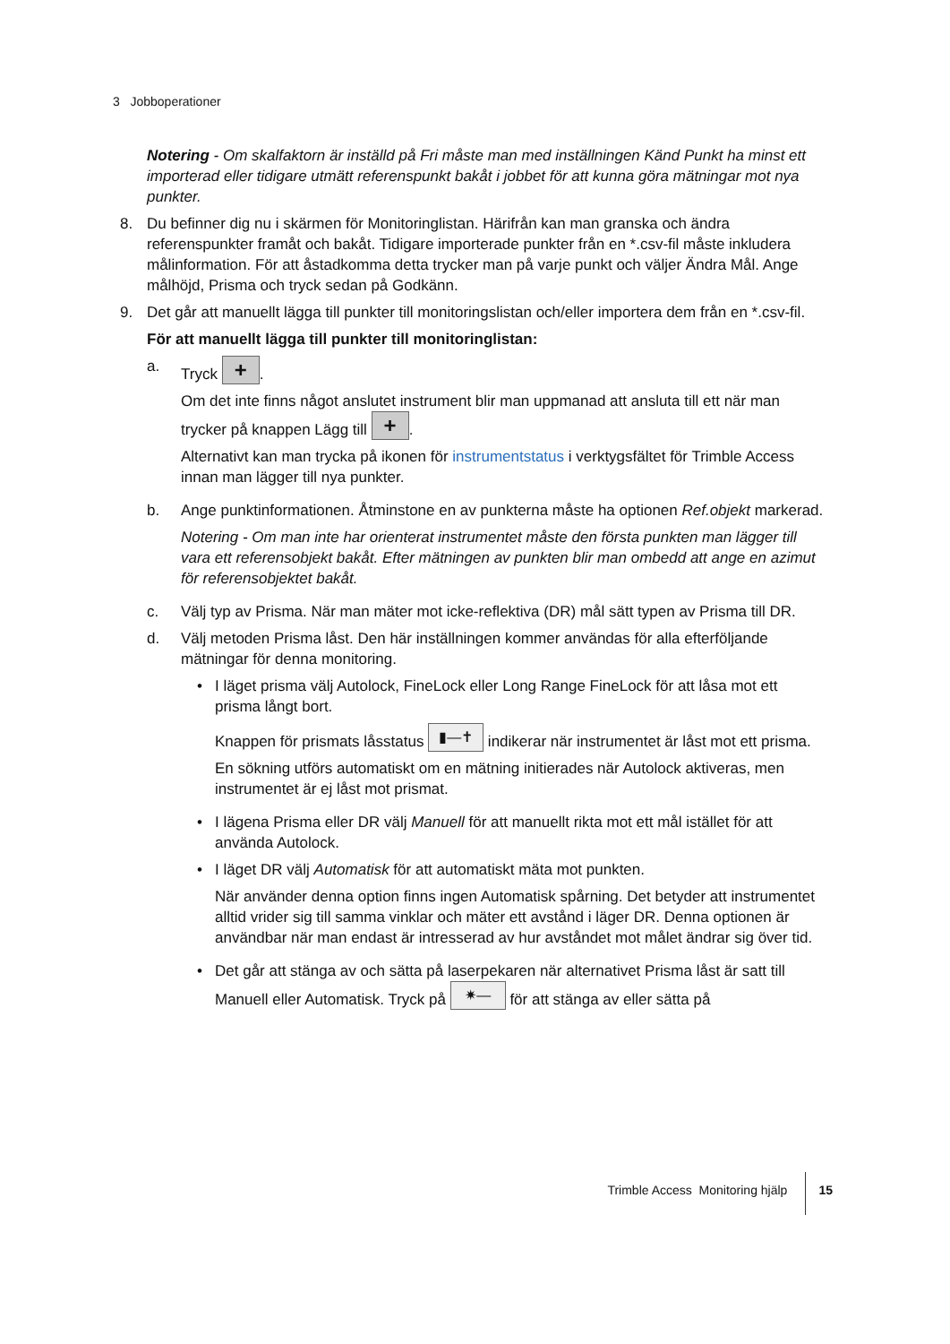3 Jobboperationer
Notering - Om skalfaktorn är inställd på Fri måste man med inställningen Känd Punkt ha minst ett importerad eller tidigare utmätt referenspunkt bakåt i jobbet för att kunna göra mätningar mot nya punkter.
8. Du befinner dig nu i skärmen för Monitoringlistan. Härifrån kan man granska och ändra referenspunkter framåt och bakåt. Tidigare importerade punkter från en *.csv-fil måste inkludera målinformation. För att åstadkomma detta trycker man på varje punkt och väljer Ändra Mål. Ange målhöjd, Prisma och tryck sedan på Godkänn.
9. Det går att manuellt lägga till punkter till monitoringslistan och/eller importera dem från en *.csv-fil.
För att manuellt lägga till punkter till monitoringlistan:
a. Tryck +.
Om det inte finns något anslutet instrument blir man uppmanad att ansluta till ett när man trycker på knappen Lägg till +.
Alternativt kan man trycka på ikonen för instrumentstatus i verktygsfältet för Trimble Access innan man lägger till nya punkter.
b. Ange punktinformationen. Åtminstone en av punkterna måste ha optionen Ref.objekt markerad.
Notering - Om man inte har orienterat instrumentet måste den första punkten man lägger till vara ett referensobjekt bakåt. Efter mätningen av punkten blir man ombedd att ange en azimut för referensobjektet bakåt.
c. Välj typ av Prisma. När man mäter mot icke-reflektiva (DR) mål sätt typen av Prisma till DR.
d. Välj metoden Prisma låst. Den här inställningen kommer användas för alla efterföljande mätningar för denna monitoring.
• I läget prisma välj Autolock, FineLock eller Long Range FineLock för att låsa mot ett prisma långt bort.
Knappen för prismats låsstatus ▮—✝ indikerar när instrumentet är låst mot ett prisma.
En sökning utförs automatiskt om en mätning initierades när Autolock aktiveras, men instrumentet är ej låst mot prismat.
• I lägena Prisma eller DR välj Manuell för att manuellt rikta mot ett mål istället för att använda Autolock.
• I läget DR välj Automatisk för att automatiskt mäta mot punkten.
När använder denna option finns ingen Automatisk spårning. Det betyder att instrumentet alltid vrider sig till samma vinklar och mäter ett avstånd i läger DR. Denna optionen är användbar när man endast är intresserad av hur avståndet mot målet ändrar sig över tid.
• Det går att stänga av och sätta på laserpekaren när alternativet Prisma låst är satt till Manuell eller Automatisk. Tryck på ✷— för att stänga av eller sätta på
Trimble Access Monitoring hjälp
15